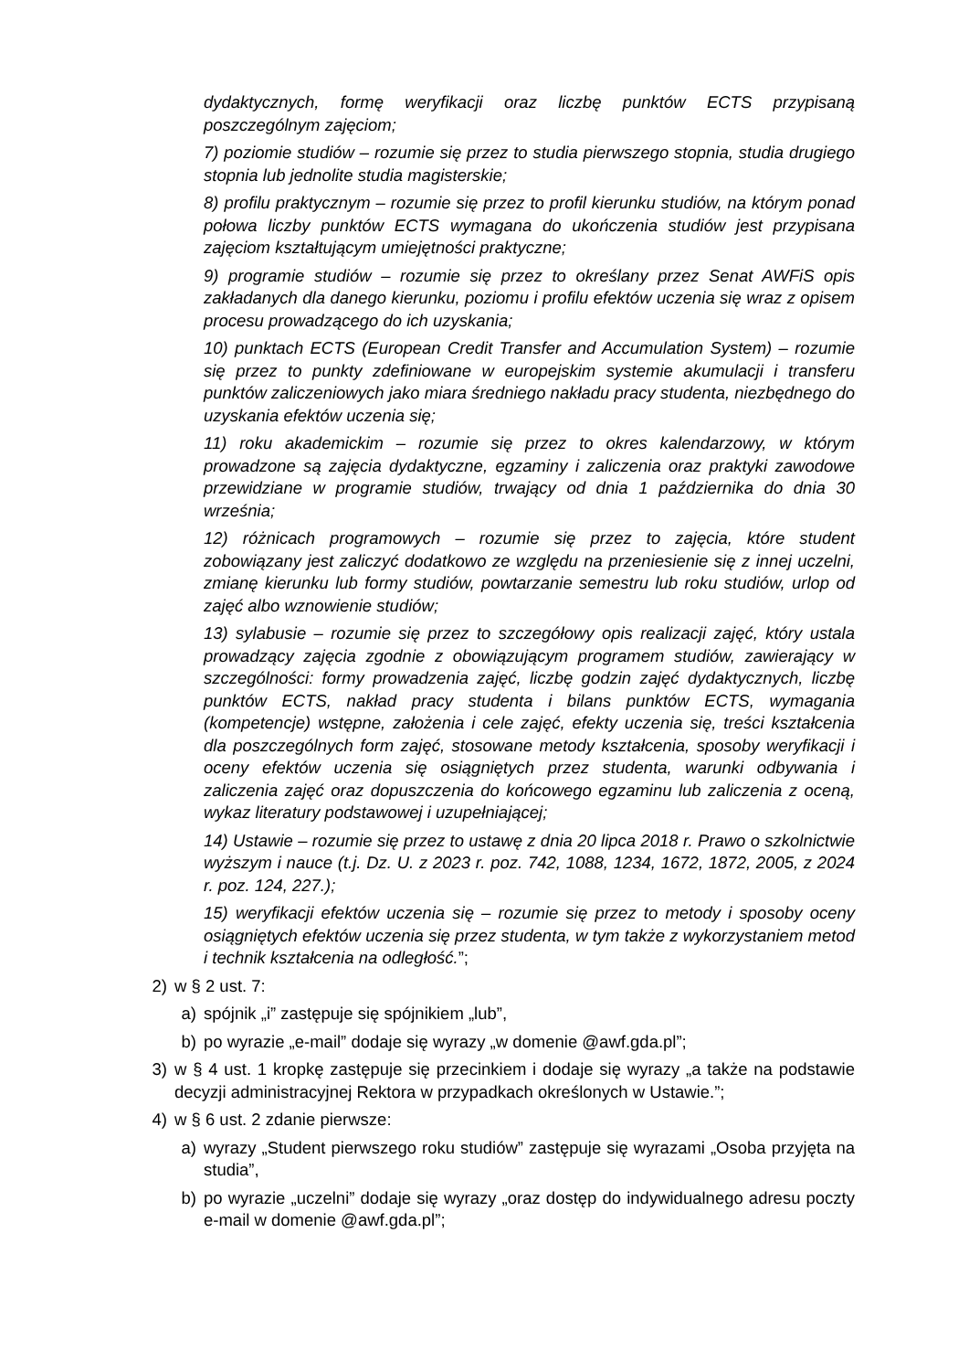dydaktycznych, formę weryfikacji oraz liczbę punktów ECTS przypisaną poszczególnym zajęciom;
7) poziomie studiów – rozumie się przez to studia pierwszego stopnia, studia drugiego stopnia lub jednolite studia magisterskie;
8) profilu praktycznym – rozumie się przez to profil kierunku studiów, na którym ponad połowa liczby punktów ECTS wymagana do ukończenia studiów jest przypisana zajęciom kształtującym umiejętności praktyczne;
9) programie studiów – rozumie się przez to określany przez Senat AWFiS opis zakładanych dla danego kierunku, poziomu i profilu efektów uczenia się wraz z opisem procesu prowadzącego do ich uzyskania;
10) punktach ECTS (European Credit Transfer and Accumulation System) – rozumie się przez to punkty zdefiniowane w europejskim systemie akumulacji i transferu punktów zaliczeniowych jako miara średniego nakładu pracy studenta, niezbędnego do uzyskania efektów uczenia się;
11) roku akademickim – rozumie się przez to okres kalendarzowy, w którym prowadzone są zajęcia dydaktyczne, egzaminy i zaliczenia oraz praktyki zawodowe przewidziane w programie studiów, trwający od dnia 1 października do dnia 30 września;
12) różnicach programowych – rozumie się przez to zajęcia, które student zobowiązany jest zaliczyć dodatkowo ze względu na przeniesienie się z innej uczelni, zmianę kierunku lub formy studiów, powtarzanie semestru lub roku studiów, urlop od zajęć albo wznowienie studiów;
13) sylabusie – rozumie się przez to szczegółowy opis realizacji zajęć, który ustala prowadzący zajęcia zgodnie z obowiązującym programem studiów, zawierający w szczególności: formy prowadzenia zajęć, liczbę godzin zajęć dydaktycznych, liczbę punktów ECTS, nakład pracy studenta i bilans punktów ECTS, wymagania (kompetencje) wstępne, założenia i cele zajęć, efekty uczenia się, treści kształcenia dla poszczególnych form zajęć, stosowane metody kształcenia, sposoby weryfikacji i oceny efektów uczenia się osiągniętych przez studenta, warunki odbywania i zaliczenia zajęć oraz dopuszczenia do końcowego egzaminu lub zaliczenia z oceną, wykaz literatury podstawowej i uzupełniającej;
14) Ustawie – rozumie się przez to ustawę z dnia 20 lipca 2018 r. Prawo o szkolnictwie wyższym i nauce (t.j. Dz. U. z 2023 r. poz. 742, 1088, 1234, 1672, 1872, 2005, z 2024 r. poz. 124, 227.);
15) weryfikacji efektów uczenia się – rozumie się przez to metody i sposoby oceny osiągniętych efektów uczenia się przez studenta, w tym także z wykorzystaniem metod i technik kształcenia na odległość.”;
2) w § 2 ust. 7:
a) spójnik „i” zastępuje się spójnikiem „lub”,
b) po wyrazie „e-mail” dodaje się wyrazy „w domenie @awf.gda.pl”;
3) w § 4 ust. 1 kropkę zastępuje się przecinkiem i dodaje się wyrazy „a także na podstawie decyzji administracyjnej Rektora w przypadkach określonych w Ustawie.”;
4) w § 6 ust. 2 zdanie pierwsze:
a) wyrazy „Student pierwszego roku studiów” zastępuje się wyrazami „Osoba przyjęta na studia”,
b) po wyrazie „uczelni” dodaje się wyrazy „oraz dostęp do indywidualnego adresu poczty e-mail w domenie @awf.gda.pl”;